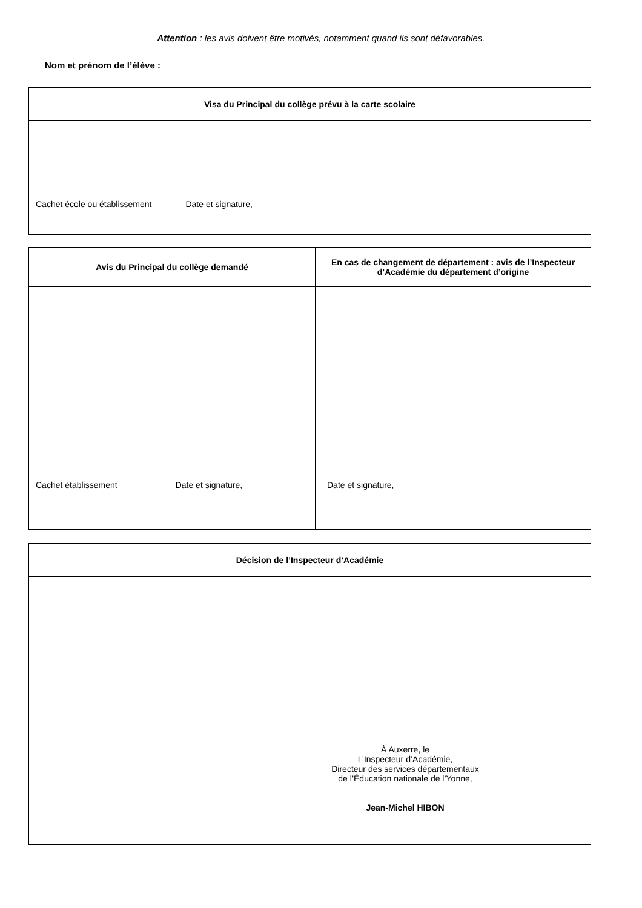Attention : les avis doivent être motivés, notamment quand ils sont défavorables.
Nom et prénom de l’élève :
| Visa du Principal du collège prévu à la carte scolaire |
| --- |
| Cachet école ou établissement Date et signature, |
| Avis du Principal du collège demandé | En cas de changement de département : avis de l’Inspecteur d’Académie du département d’origine |
| --- | --- |
| Cachet établissement Date et signature, | Date et signature, |
| Décision de l’Inspecteur d’Académie |
| --- |
| À Auxerre, le L’Inspecteur d’Académie, Directeur des services départementaux de l’Éducation nationale de l’Yonne, Jean-Michel HIBON |